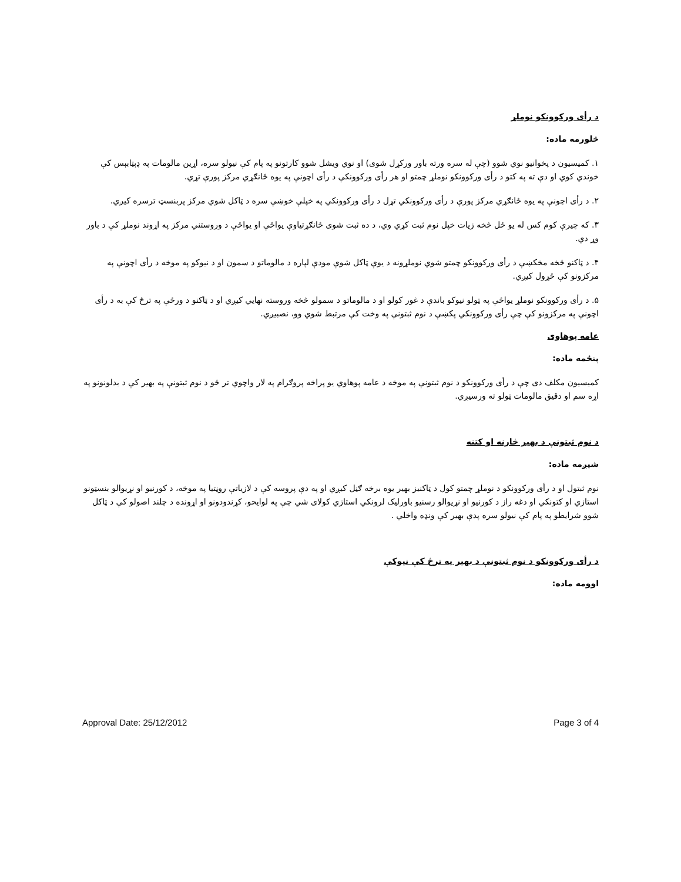د رأی ورکوونکو نوملړ
څلورمه ماده:
۱. کميسيون د پخوانيو نوي شوو (چې له سره ورته باور ورکړل شوی) او نوي ويشل شوو کارتونو په پام کې نيولو سره، اړين مالومات په ډېټابېس کې خوندي کوي او دې ته په کتو د رأی ورکوونکو نوملړ چمتو او هر رأی ورکوونکې د رأی اچونې په يوه ځانګړي مرکز پورې تړي.
۲. د رأی اچونې په يوه ځانګړي مرکز پورې د رأی ورکوونکي تړل د رأی ورکوونکي په خپلې خوښې سره د ټاکل شوي مرکز پربنسټ ترسره کيږي.
۳. که چيرې کوم کس له يو ځل څخه زيات خپل نوم ثبت کړي وي، د ده ثبت شوی ځانګړتياوې يواځې او يواځې د وروستني مرکز په اړوند نوملړ کې د باور وړ دي.
۴. د ټاکنو څخه مخکښې د رأی ورکوونکو چمتو شوي نوملړونه د يوې ټاکل شوې مودې لپاره د مالوماتو د سمون او د نيوکو په موخه د رأی اچونې په مرکزونو کې ځړول کيږي.
۵. د رأی ورکوونکو نوملړ يواځې په ټولو نيوکو باندې د غور کولو او د مالوماتو د سمولو څخه وروسته نهايي کيږي او د ټاکنو د ورځې په ترڅ کې به د رأی اچونې په مرکزونو کې چې رأی ورکوونکي پکښې د نوم ثبتونې په وخت کې مرتبط شوي وو، نصبيږي.
عامه پوهاوی
پنځمه ماده:
کميسيون مکلف دی چې د رأی ورکوونکو د نوم ثبتونې په موخه د عامه پوهاوي يو پراخه پروګرام په لار واچوي تر څو د نوم ثبتونې په بهير کې د بدلونونو په اړه سم او دقيق مالومات ټولو ته ورسيږي.
د نوم ثبتونې د بهير څارنه او کتنه
شپږمه ماده:
نوم ثبتول او د رأی ورکوونکو د نوملړ چمتو کول د ټاکنيز بهير يوه برخه ګڼل کيږي او په دې پروسه کې د لازياتې روڼتيا په موخه، د کورنيو او نړيوالو بنسټونو استازي او کتونکي او دغه راز د کورنيو او نړيوالو رسنيو باورليک لرونکي استازي کولای شي چې په لوايحو، کړندودونو او اړونده د چلند اصولو کې د ټاکل شوو شرايطو په پام کې نيولو سره پدې بهير کې ونډه واخلي .
د رأی ورکوونکو د نوم ثبتونې د بهير په ترڅ کې نيوکې
اوومه ماده:
Approval Date: 25/12/2012 Page 3 of 4